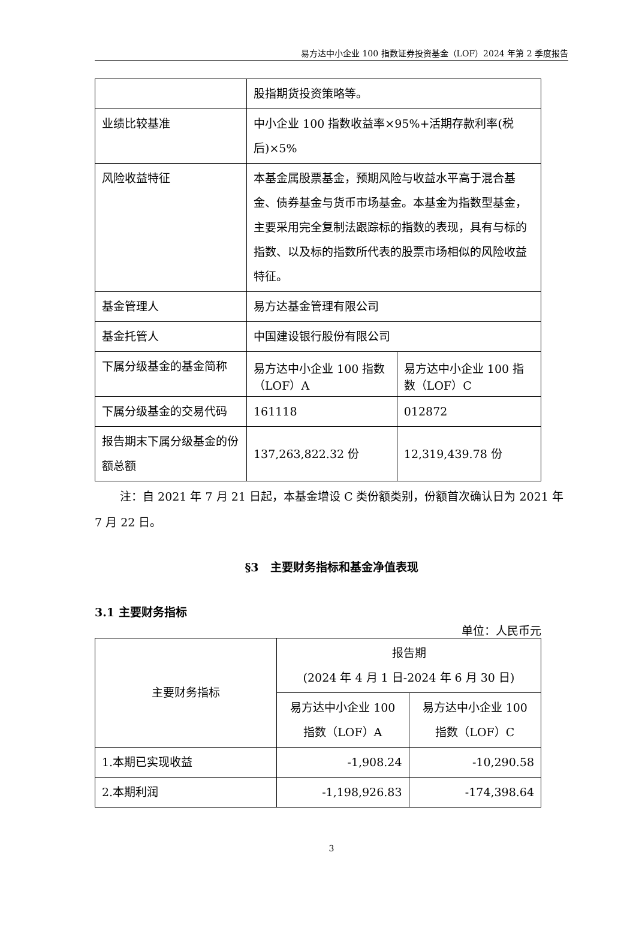易方达中小企业 100 指数证券投资基金（LOF）2024 年第 2 季度报告
| | 股指期货投资策略等。 | |
| 业绩比较基准 | 中小企业 100 指数收益率×95%+活期存款利率(税后)×5% | |
| 风险收益特征 | 本基金属股票基金，预期风险与收益水平高于混合基金、债券基金与货币市场基金。本基金为指数型基金，主要采用完全复制法跟踪标的指数的表现，具有与标的指数、以及标的指数所代表的股票市场相似的风险收益特征。 | |
| 基金管理人 | 易方达基金管理有限公司 | |
| 基金托管人 | 中国建设银行股份有限公司 | |
| 下属分级基金的基金简称 | 易方达中小企业 100 指数（LOF）A | 易方达中小企业 100 指数（LOF）C |
| 下属分级基金的交易代码 | 161118 | 012872 |
| 报告期末下属分级基金的份额总额 | 137,263,822.32 份 | 12,319,439.78 份 |
注：自 2021 年 7 月 21 日起，本基金增设 C 类份额类别，份额首次确认日为 2021 年 7 月 22 日。
§3　主要财务指标和基金净值表现
3.1 主要财务指标
单位：人民币元
| 主要财务指标 | 报告期 (2024 年 4 月 1 日-2024 年 6 月 30 日) | |
| --- | --- | --- |
| | 易方达中小企业 100 指数（LOF）A | 易方达中小企业 100 指数（LOF）C |
| 1.本期已实现收益 | -1,908.24 | -10,290.58 |
| 2.本期利润 | -1,198,926.83 | -174,398.64 |
3